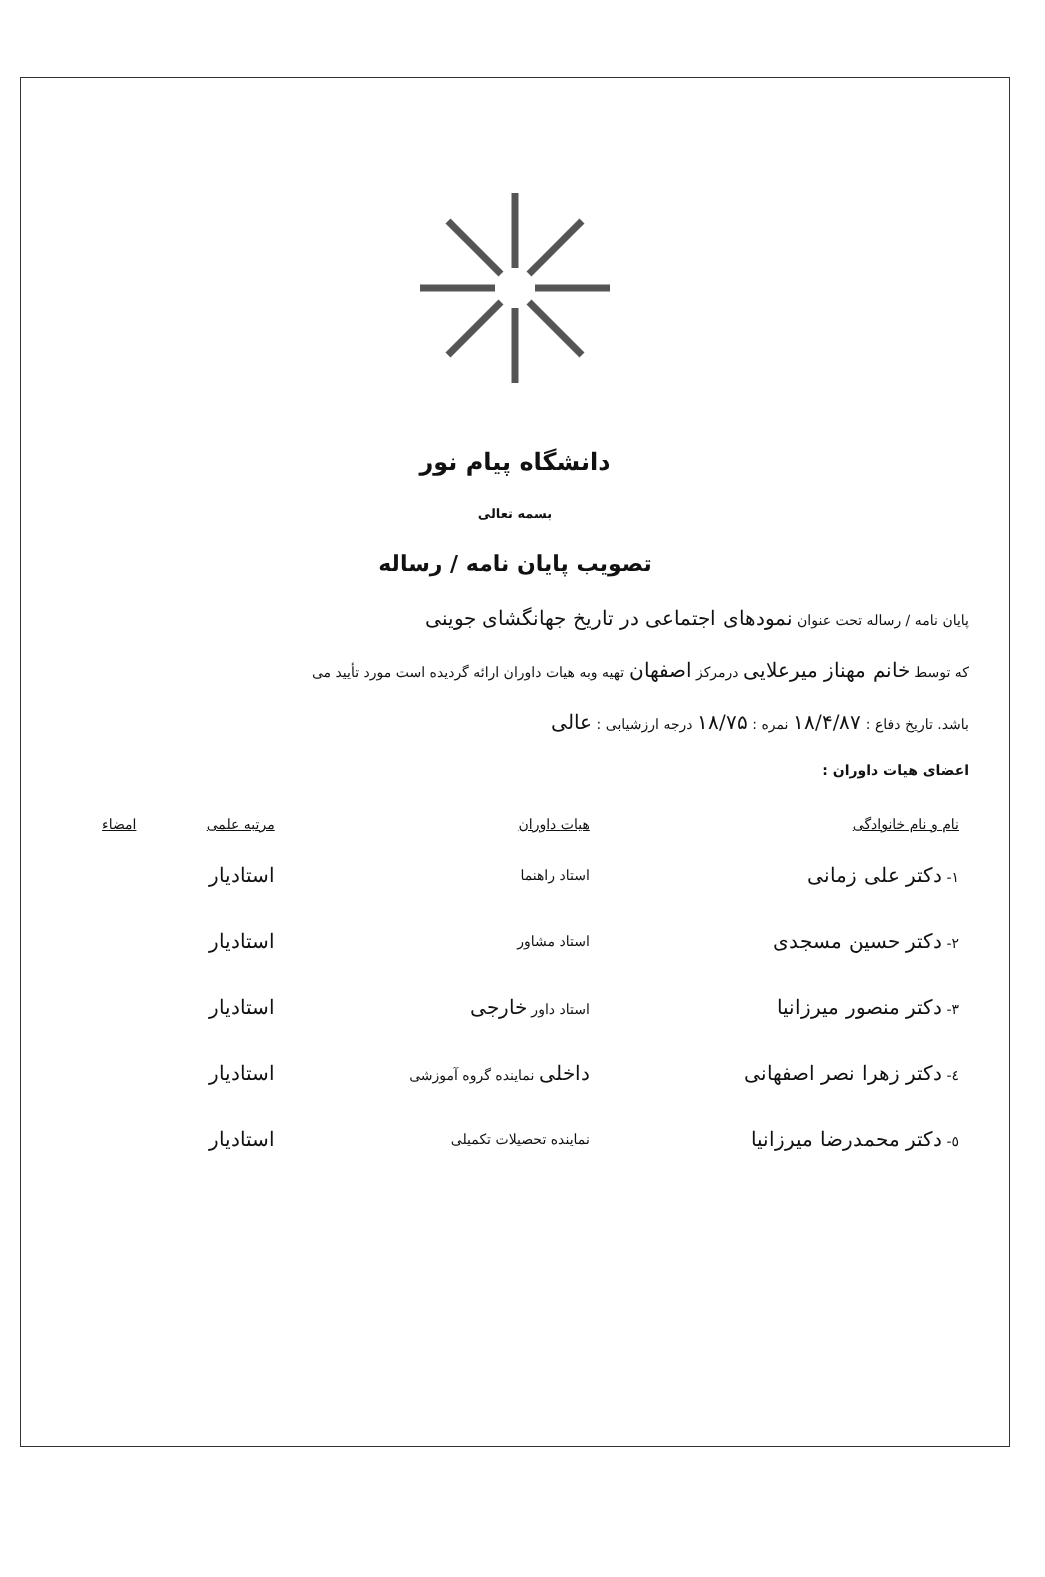دانشگاه پیام نور
بسمه تعالی
تصویب پایان نامه / رساله
پایان نامه / رساله تحت عنوان نمودهای اجتماعی در تاریخ جهانگشای جوینی
که توسط خانم مهناز میرعلایی درمرکز اصفهان تهیه وبه هیات داوران ارائه گردیده است مورد تأیید می
باشد. تاریخ دفاع : ۱۸/۴/۸۷ نمره : ۱۸/۷۵ درجه ارزشیابی : عالی
اعضای هیات داوران :
| نام و نام خانوادگی | هیات داوران | مرتبه علمی | امضاء |
| --- | --- | --- | --- |
| ۱- دکتر علی زمانی | استاد راهنما | استادیار | |
| ۲- دکتر حسین مسجدی | استاد مشاور | استادیار | |
| ۳- دکتر منصور میرزانیا | استاد داور خارجی | استادیار | |
| ٤- دکتر زهرا نصر اصفهانی | داخلی نماینده گروه آموزشی | استادیار | |
| ٥- دکتر محمدرضا میرزانیا | نماینده تحصیلات تکمیلی | استادیار | |